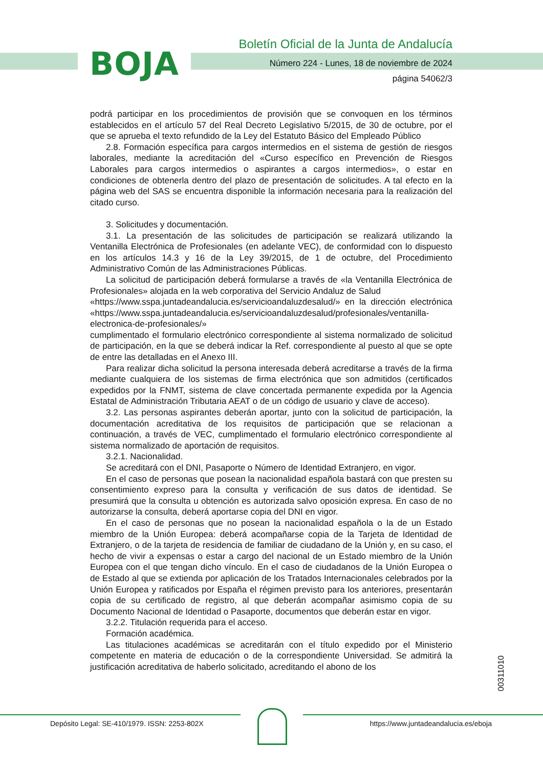BOJA
Boletín Oficial de la Junta de Andalucía
Número 224 - Lunes, 18 de noviembre de 2024
página 54062/3
podrá participar en los procedimientos de provisión que se convoquen en los términos establecidos en el artículo 57 del Real Decreto Legislativo 5/2015, de 30 de octubre, por el que se aprueba el texto refundido de la Ley del Estatuto Básico del Empleado Público
2.8. Formación específica para cargos intermedios en el sistema de gestión de riesgos laborales, mediante la acreditación del «Curso específico en Prevención de Riesgos Laborales para cargos intermedios o aspirantes a cargos intermedios», o estar en condiciones de obtenerla dentro del plazo de presentación de solicitudes. A tal efecto en la página web del SAS se encuentra disponible la información necesaria para la realización del citado curso.
3. Solicitudes y documentación.
3.1. La presentación de las solicitudes de participación se realizará utilizando la Ventanilla Electrónica de Profesionales (en adelante VEC), de conformidad con lo dispuesto en los artículos 14.3 y 16 de la Ley 39/2015, de 1 de octubre, del Procedimiento Administrativo Común de las Administraciones Públicas.
La solicitud de participación deberá formularse a través de «la Ventanilla Electrónica de Profesionales» alojada en la web corporativa del Servicio Andaluz de Salud
«https://www.sspa.juntadeandalucia.es/servicioandaluzdesalud/» en la dirección electrónica «https://www.sspa.juntadeandalucia.es/servicioandaluzdesalud/profesionales/ventanilla-electronica-de-profesionales/»
cumplimentado el formulario electrónico correspondiente al sistema normalizado de solicitud de participación, en la que se deberá indicar la Ref. correspondiente al puesto al que se opte de entre las detalladas en el Anexo III.
Para realizar dicha solicitud la persona interesada deberá acreditarse a través de la firma mediante cualquiera de los sistemas de firma electrónica que son admitidos (certificados expedidos por la FNMT, sistema de clave concertada permanente expedida por la Agencia Estatal de Administración Tributaria AEAT o de un código de usuario y clave de acceso).
3.2. Las personas aspirantes deberán aportar, junto con la solicitud de participación, la documentación acreditativa de los requisitos de participación que se relacionan a continuación, a través de VEC, cumplimentado el formulario electrónico correspondiente al sistema normalizado de aportación de requisitos.
3.2.1. Nacionalidad.
Se acreditará con el DNI, Pasaporte o Número de Identidad Extranjero, en vigor.
En el caso de personas que posean la nacionalidad española bastará con que presten su consentimiento expreso para la consulta y verificación de sus datos de identidad. Se presumirá que la consulta u obtención es autorizada salvo oposición expresa. En caso de no autorizarse la consulta, deberá aportarse copia del DNI en vigor.
En el caso de personas que no posean la nacionalidad española o la de un Estado miembro de la Unión Europea: deberá acompañarse copia de la Tarjeta de Identidad de Extranjero, o de la tarjeta de residencia de familiar de ciudadano de la Unión y, en su caso, el hecho de vivir a expensas o estar a cargo del nacional de un Estado miembro de la Unión Europea con el que tengan dicho vínculo. En el caso de ciudadanos de la Unión Europea o de Estado al que se extienda por aplicación de los Tratados Internacionales celebrados por la Unión Europea y ratificados por España el régimen previsto para los anteriores, presentarán copia de su certificado de registro, al que deberán acompañar asimismo copia de su Documento Nacional de Identidad o Pasaporte, documentos que deberán estar en vigor.
3.2.2. Titulación requerida para el acceso.
Formación académica.
Las titulaciones académicas se acreditarán con el título expedido por el Ministerio competente en materia de educación o de la correspondiente Universidad. Se admitirá la justificación acreditativa de haberlo solicitado, acreditando el abono de los
00311010
Depósito Legal: SE-410/1979. ISSN: 2253-802X
https://www.juntadeandalucia.es/eboja